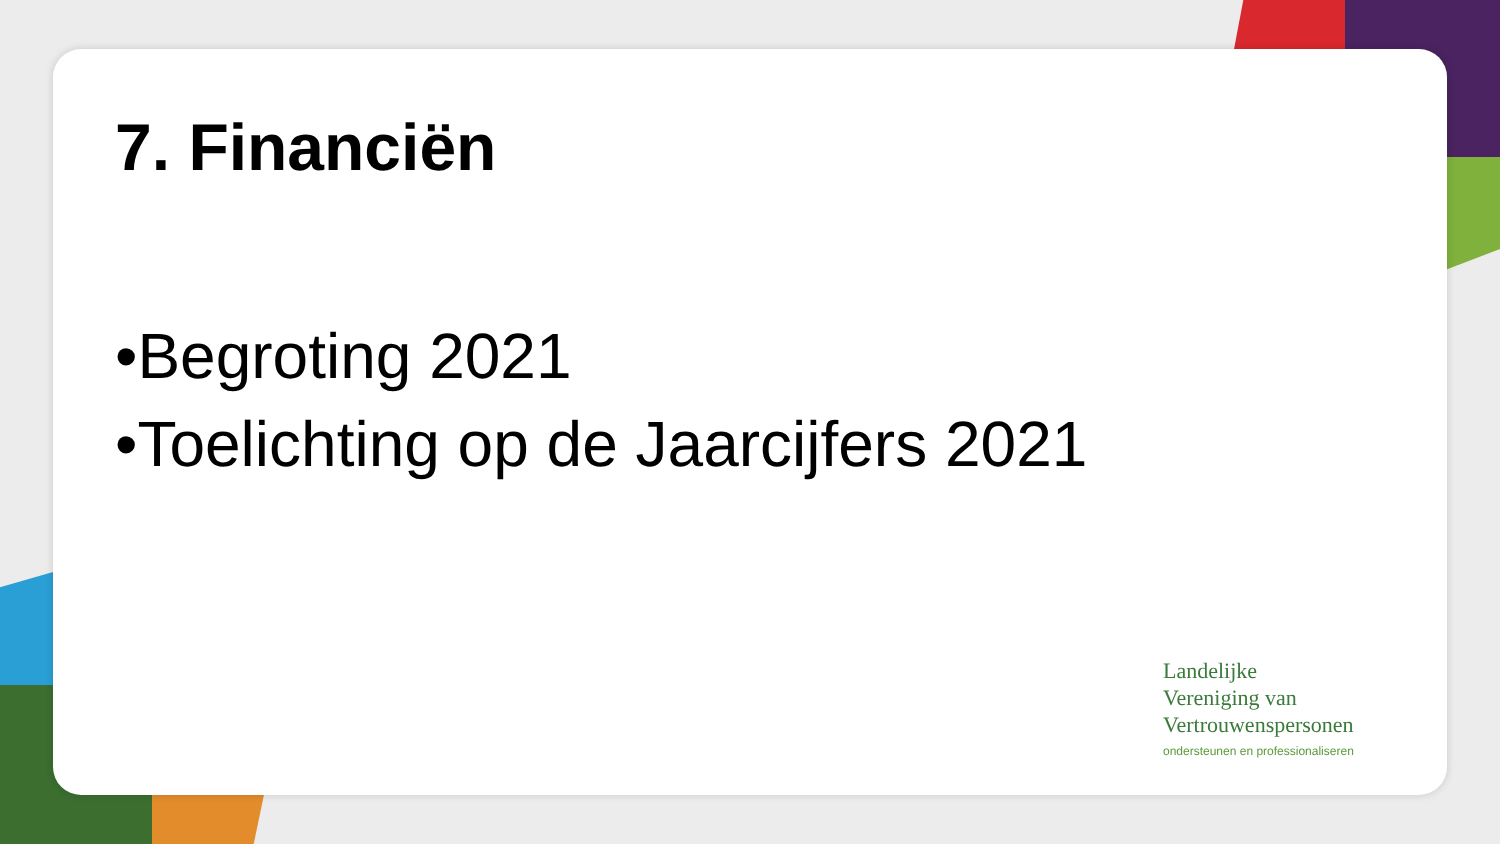7. Financiën
•Begroting 2021
•Toelichting op de Jaarcijfers 2021
Landelijke
Vereniging van
Vertrouwenspersonen
ondersteunen en professionaliseren